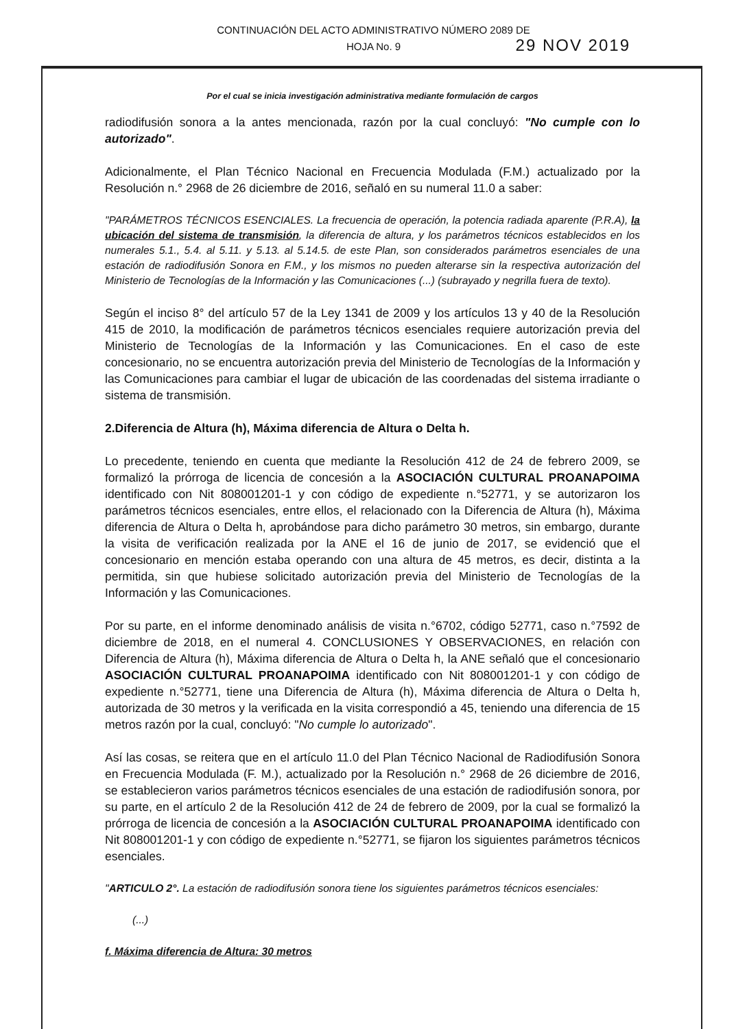CONTINUACIÓN DEL ACTO ADMINISTRATIVO NÚMERO 2089 DE
HOJA No. 9
29 NOV 2019
Por el cual se inicia investigación administrativa mediante formulación de cargos
radiodifusión sonora a la antes mencionada, razón por la cual concluyó: "No cumple con lo autorizado".
Adicionalmente, el Plan Técnico Nacional en Frecuencia Modulada (F.M.) actualizado por la Resolución n.° 2968 de 26 diciembre de 2016, señaló en su numeral 11.0 a saber:
"PARÁMETROS TÉCNICOS ESENCIALES. La frecuencia de operación, la potencia radiada aparente (P.R.A), la ubicación del sistema de transmisión, la diferencia de altura, y los parámetros técnicos establecidos en los numerales 5.1., 5.4. al 5.11. y 5.13. al 5.14.5. de este Plan, son considerados parámetros esenciales de una estación de radiodifusión Sonora en F.M., y los mismos no pueden alterarse sin la respectiva autorización del Ministerio de Tecnologías de la Información y las Comunicaciones (...) (subrayado y negrilla fuera de texto).
Según el inciso 8° del artículo 57 de la Ley 1341 de 2009 y los artículos 13 y 40 de la Resolución 415 de 2010, la modificación de parámetros técnicos esenciales requiere autorización previa del Ministerio de Tecnologías de la Información y las Comunicaciones. En el caso de este concesionario, no se encuentra autorización previa del Ministerio de Tecnologías de la Información y las Comunicaciones para cambiar el lugar de ubicación de las coordenadas del sistema irradiante o sistema de transmisión.
2.Diferencia de Altura (h), Máxima diferencia de Altura o Delta h.
Lo precedente, teniendo en cuenta que mediante la Resolución 412 de 24 de febrero 2009, se formalizó la prórroga de licencia de concesión a la ASOCIACIÓN CULTURAL PROANAPOIMA identificado con Nit 808001201-1 y con código de expediente n.°52771, y se autorizaron los parámetros técnicos esenciales, entre ellos, el relacionado con la Diferencia de Altura (h), Máxima diferencia de Altura o Delta h, aprobándose para dicho parámetro 30 metros, sin embargo, durante la visita de verificación realizada por la ANE el 16 de junio de 2017, se evidenció que el concesionario en mención estaba operando con una altura de 45 metros, es decir, distinta a la permitida, sin que hubiese solicitado autorización previa del Ministerio de Tecnologías de la Información y las Comunicaciones.
Por su parte, en el informe denominado análisis de visita n.°6702, código 52771, caso n.°7592 de diciembre de 2018, en el numeral 4. CONCLUSIONES Y OBSERVACIONES, en relación con Diferencia de Altura (h), Máxima diferencia de Altura o Delta h, la ANE señaló que el concesionario ASOCIACIÓN CULTURAL PROANAPOIMA identificado con Nit 808001201-1 y con código de expediente n.°52771, tiene una Diferencia de Altura (h), Máxima diferencia de Altura o Delta h, autorizada de 30 metros y la verificada en la visita correspondió a 45, teniendo una diferencia de 15 metros razón por la cual, concluyó: "No cumple lo autorizado".
Así las cosas, se reitera que en el artículo 11.0 del Plan Técnico Nacional de Radiodifusión Sonora en Frecuencia Modulada (F. M.), actualizado por la Resolución n.° 2968 de 26 diciembre de 2016, se establecieron varios parámetros técnicos esenciales de una estación de radiodifusión sonora, por su parte, en el artículo 2 de la Resolución 412 de 24 de febrero de 2009, por la cual se formalizó la prórroga de licencia de concesión a la ASOCIACIÓN CULTURAL PROANAPOIMA identificado con Nit 808001201-1 y con código de expediente n.°52771, se fijaron los siguientes parámetros técnicos esenciales.
"ARTICULO 2°. La estación de radiodifusión sonora tiene los siguientes parámetros técnicos esenciales:
(...)
f. Máxima diferencia de Altura: 30 metros